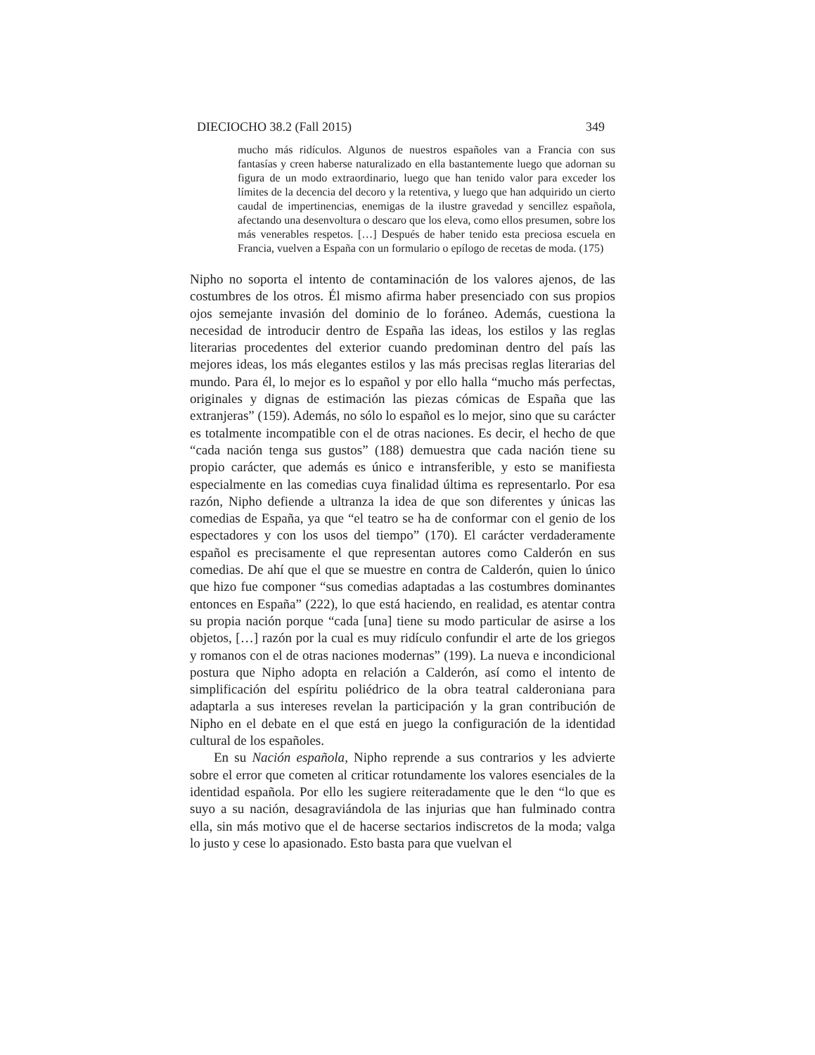DIECIOCHO 38.2 (Fall 2015) 349
mucho más ridículos. Algunos de nuestros españoles van a Francia con sus fantasías y creen haberse naturalizado en ella bastantemente luego que adornan su figura de un modo extraordinario, luego que han tenido valor para exceder los límites de la decencia del decoro y la retentiva, y luego que han adquirido un cierto caudal de impertinencias, enemigas de la ilustre gravedad y sencillez española, afectando una desenvoltura o descaro que los eleva, como ellos presumen, sobre los más venerables respetos. […] Después de haber tenido esta preciosa escuela en Francia, vuelven a España con un formulario o epílogo de recetas de moda. (175)
Nipho no soporta el intento de contaminación de los valores ajenos, de las costumbres de los otros. Él mismo afirma haber presenciado con sus propios ojos semejante invasión del dominio de lo foráneo. Además, cuestiona la necesidad de introducir dentro de España las ideas, los estilos y las reglas literarias procedentes del exterior cuando predominan dentro del país las mejores ideas, los más elegantes estilos y las más precisas reglas literarias del mundo. Para él, lo mejor es lo español y por ello halla “mucho más perfectas, originales y dignas de estimación las piezas cómicas de España que las extranjeras” (159). Además, no sólo lo español es lo mejor, sino que su carácter es totalmente incompatible con el de otras naciones. Es decir, el hecho de que “cada nación tenga sus gustos” (188) demuestra que cada nación tiene su propio carácter, que además es único e intransferible, y esto se manifiesta especialmente en las comedias cuya finalidad última es representarlo. Por esa razón, Nipho defiende a ultranza la idea de que son diferentes y únicas las comedias de España, ya que “el teatro se ha de conformar con el genio de los espectadores y con los usos del tiempo” (170). El carácter verdaderamente español es precisamente el que representan autores como Calderón en sus comedias. De ahí que el que se muestre en contra de Calderón, quien lo único que hizo fue componer “sus comedias adaptadas a las costumbres dominantes entonces en España” (222), lo que está haciendo, en realidad, es atentar contra su propia nación porque “cada [una] tiene su modo particular de asirse a los objetos, […] razón por la cual es muy ridículo confundir el arte de los griegos y romanos con el de otras naciones modernas” (199). La nueva e incondicional postura que Nipho adopta en relación a Calderón, así como el intento de simplificación del espíritu poliédrico de la obra teatral calderoniana para adaptarla a sus intereses revelan la participación y la gran contribución de Nipho en el debate en el que está en juego la configuración de la identidad cultural de los españoles.
En su Nación española, Nipho reprende a sus contrarios y les advierte sobre el error que cometen al criticar rotundamente los valores esenciales de la identidad española. Por ello les sugiere reiteradamente que le den “lo que es suyo a su nación, desagraviándola de las injurias que han fulminado contra ella, sin más motivo que el de hacerse sectarios indiscretos de la moda; valga lo justo y cese lo apasionado. Esto basta para que vuelvan el